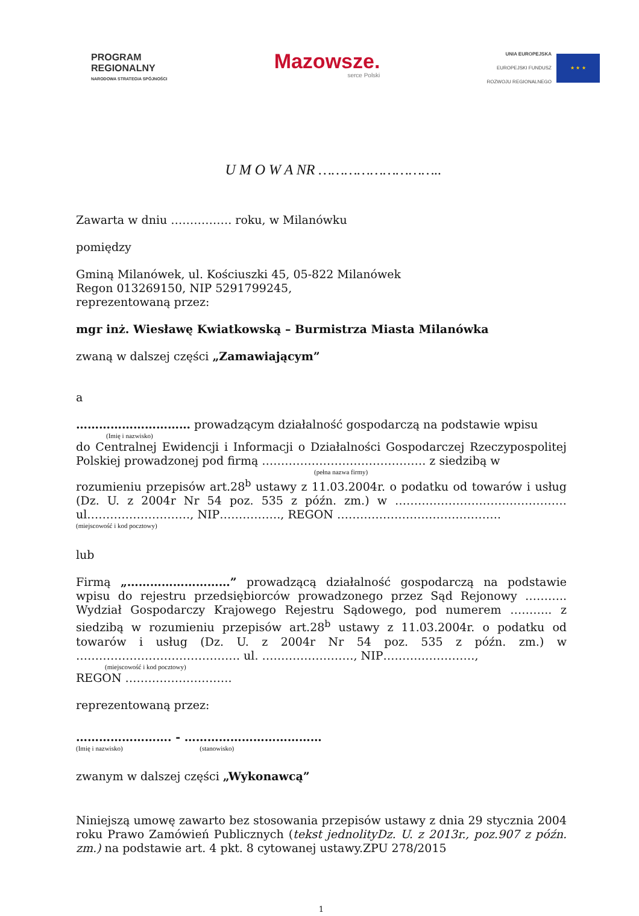PROGRAM
REGIONALNY
NARODOWA STRATEGIA SPÓJNOŚCI
Mazowsze.
serce Polski
UNIA EUROPEJSKA
EUROPEJSKI FUNDUSZ
ROZWOJU REGIONALNEGO
★ ★ ★
U M O W A NR ………………………..
Zawarta w dniu ……………. roku, w Milanówku
pomiędzy
Gminą Milanówek, ul. Kościuszki 45, 05-822 Milanówek
Regon 013269150, NIP 5291799245,
reprezentowaną przez:
mgr inż. Wiesławę Kwiatkowską – Burmistrza Miasta Milanówka
zwaną w dalszej części „Zamawiającym”
a
………………………… prowadzącym działalność gospodarczą na podstawie wpisu
(Imię i nazwisko)
do Centralnej Ewidencji i Informacji o Działalności Gospodarczej Rzeczypospolitej Polskiej prowadzonej pod firmą ……………………………………. z siedzibą w
(pełna nazwa firmy)
rozumieniu przepisów art.28<sup>b</sup> ustawy z 11.03.2004r. o podatku od towarów i usług (Dz. U. z 2004r Nr 54 poz. 535 z późn. zm.) w ……………………………………… ul………………………, NIP……………., REGON …………………………………….
(miejscowość i kod pocztowy)
lub
Firmą „………………………” prowadzącą działalność gospodarczą na podstawie wpisu do rejestru przedsiębiorców prowadzonego przez Sąd Rejonowy ……….. Wydział Gospodarczy Krajowego Rejestru Sądowego, pod numerem ……….. z siedzibą w rozumieniu przepisów art.28<sup>b</sup> ustawy z 11.03.2004r. o podatku od towarów i usług (Dz. U. z 2004r Nr 54 poz. 535 z późn. zm.) w ……………………………………. ul. ……………………, NIP……………………,
(miejscowość i kod pocztowy)
REGON ……………………….
reprezentowaną przez:
……………………. - ………………………………
(Imię i nazwisko) (stanowisko)
zwanym w dalszej części „Wykonawcą”
Niniejszą umowę zawarto bez stosowania przepisów ustawy z dnia 29 stycznia 2004 roku Prawo Zamówień Publicznych (tekst jednolityDz. U. z 2013r., poz.907 z późn. zm.) na podstawie art. 4 pkt. 8 cytowanej ustawy.ZPU 278/2015
1